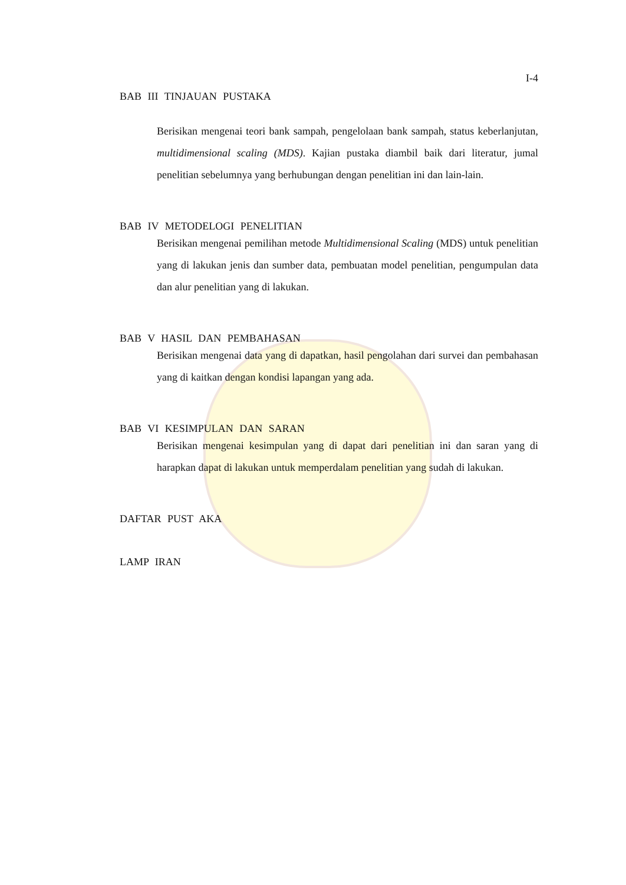I-4
BAB III TINJAUAN PUSTAKA
Berisikan mengenai teori bank sampah, pengelolaan bank sampah, status keberlanjutan, multidimensional scaling (MDS). Kajian pustaka diambil baik dari literatur, jumal penelitian sebelumnya yang berhubungan dengan penelitian ini dan lain-lain.
BAB IV METODELOGI PENELITIAN
Berisikan mengenai pemilihan metode Multidimensional Scaling (MDS) untuk penelitian yang di lakukan jenis dan sumber data, pembuatan model penelitian, pengumpulan data dan alur penelitian yang di lakukan.
BAB V HASIL DAN PEMBAHASAN
Berisikan mengenai data yang di dapatkan, hasil pengolahan dari survei dan pembahasan yang di kaitkan dengan kondisi lapangan yang ada.
BAB VI KESIMPULAN DAN SARAN
Berisikan mengenai kesimpulan yang di dapat dari penelitian ini dan saran yang di harapkan dapat di lakukan untuk memperdalam penelitian yang sudah di lakukan.
DAFTAR PUST AKA
LAMP IRAN